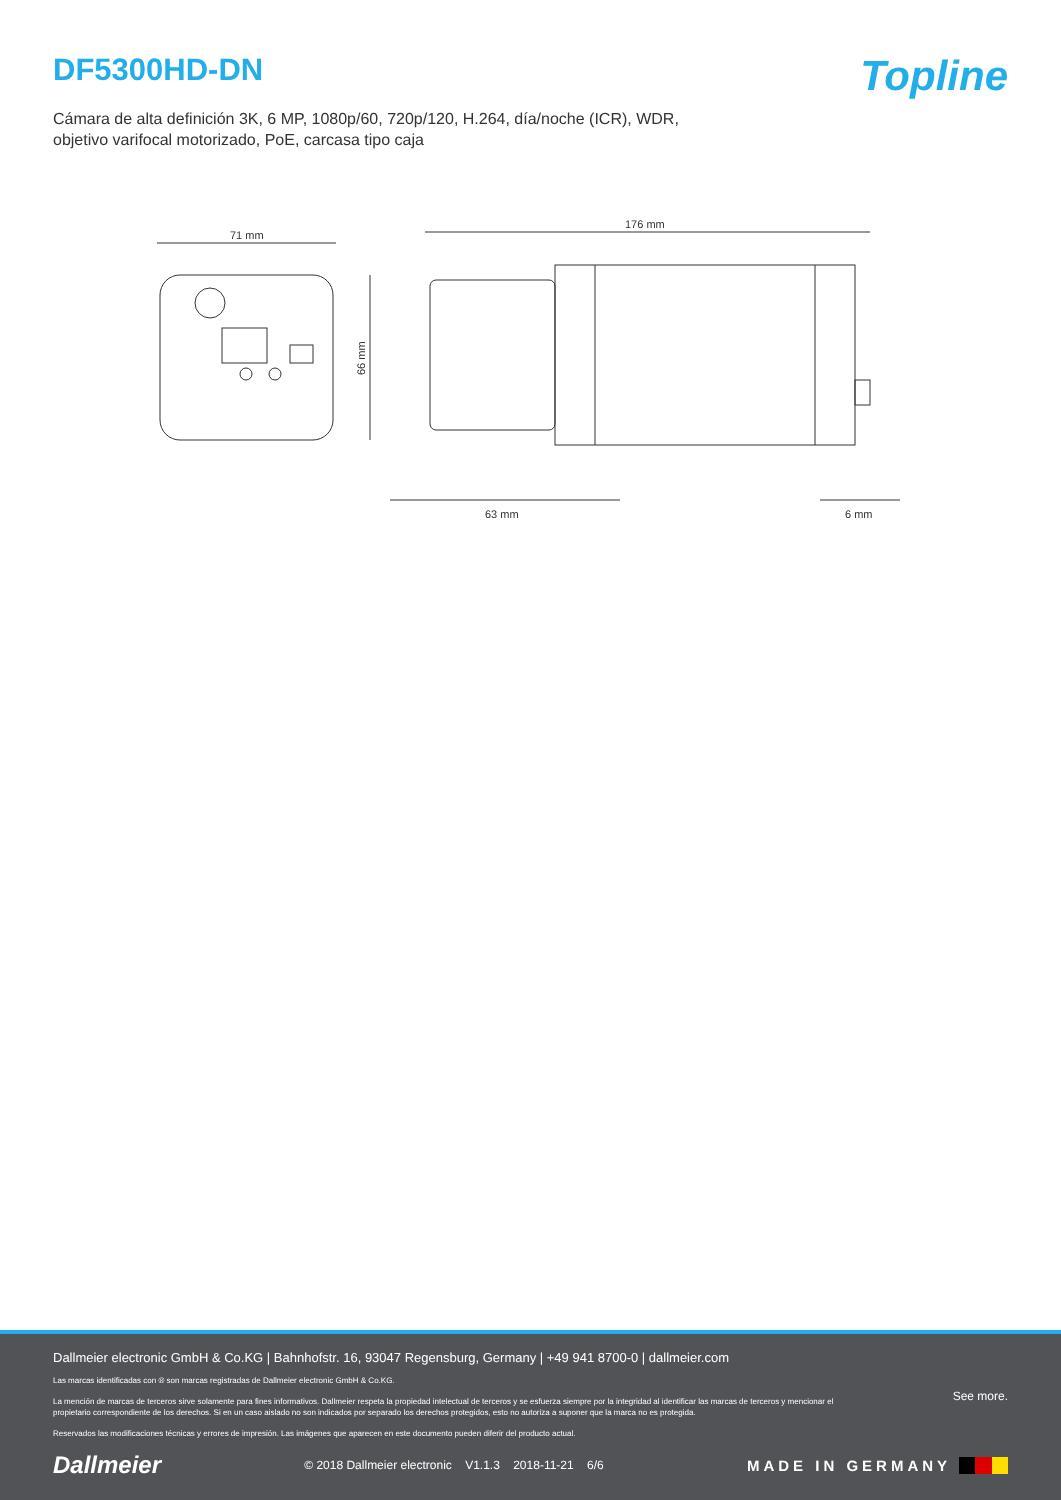DF5300HD-DN
Topline
Cámara de alta definición 3K, 6 MP, 1080p/60, 720p/120, H.264, día/noche (ICR), WDR,
objetivo varifocal motorizado, PoE, carcasa tipo caja
71 mm
66 mm
176 mm
63 mm
6 mm
Dallmeier electronic GmbH & Co.KG | Bahnhofstr. 16, 93047 Regensburg, Germany | +49 941 8700-0 | dallmeier.com
Las marcas identificadas con ® son marcas registradas de Dallmeier electronic GmbH & Co.KG.
La mención de marcas de terceros sirve solamente para fines informativos. Dallmeier respeta la propiedad intelectual de terceros y se esfuerza siempre por la integridad al identificar las marcas de terceros y mencionar el propietario correspondiente de los derechos. Si en un caso aislado no son indicados por separado los derechos protegidos, esto no autoriza a suponer que la marca no es protegida.
Reservados las modificaciones técnicas y errores de impresión. Las imágenes que aparecen en este documento pueden diferir del producto actual.
See more.
Dallmeier © 2018 Dallmeier electronic V1.1.3 2018-11-21 6/6 MADE IN GERMANY